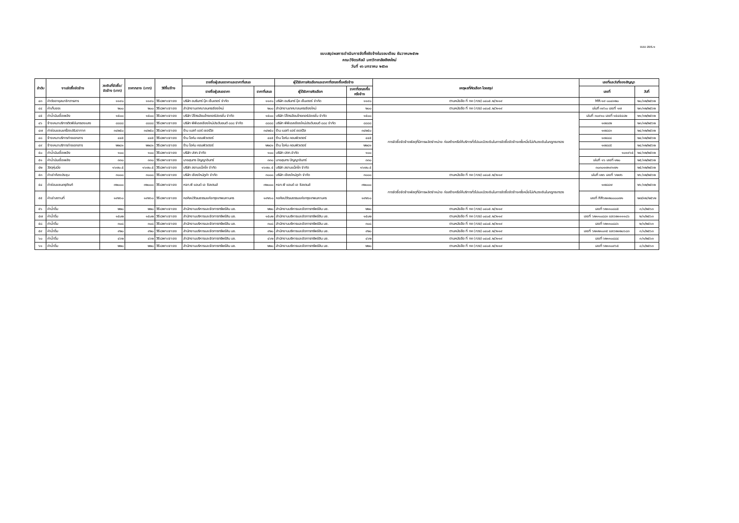แบบ สขร.๑
แบบสรุปผลการดำเนินการจัดซื้อจัดจ้างในรอบเดือน ธันวาคม๒๕๖๒
คณะวิจิตรศิลป์ มหาวิทยาลัยเชียงใหม่
วันที่ ๑๖ มกราคม ๒๕๖๓
| ลำดับ | งานจัดซื้อจัดจ้าง | วงเงินที่จัดซื้อ/ จัดจ้าง (บาท) | ราคากลาง (บาท) | วิธีซื้อ/จ้าง | รายชื่อผู้เสนอราคาและราคาที่เสนอ | | ผู้ได้รับการคัดเลือกและราคาที่ตกลงซื้อหรือจ้าง | | เหตุผลที่คัดเลือก โดยสรุป | เลขที่และวันที่ของสัญญา | |
| --- | --- | --- | --- | --- | --- | --- | --- | --- | --- | --- | --- |
| | | | | | รายชื่อผู้เสนอราคา | ราคาที่เสนอ | ผู้ได้รับการคัดเลือก | ราคาที่ตกลงซื้อ หรือจ้าง | | เลขที่ | วันที่ |
| ๔๓ | ค่าต่ออายุสมาชิกวารสาร | ๑๑๙๐ | ๑๑๙๐ | วิธีเฉพาะเจาะจง | บริษัท อมรินทร์ บุ๊ค เซ็นเตอร์ จำกัด | ๑๑๙๐ | บริษัท อมรินทร์ บุ๊ค เซ็นเตอร์ จำกัด | ๑๑๙๐ | ตามหนังสือ ที่ กค (กวจ) ๐๔๐๕.๒/ว๑๑๙ | MR-๑๙-๐๐๔๑๒๐ | ๒๐/๑๒/๒๕๖๒ |
| ๔๔ | ค่าเก็บขยะ | ๒๐๐ | ๒๐๐ | วิธีเฉพาะเจาะจง | สำนักงานเทศบาลนครเชียงใหม่ | ๒๐๐ | สำนักงานเทศบาลนครเชียงใหม่ | ๒๐๐ | ตามหนังสือ ที่ กค (กวจ) ๐๔๐๕.๒/ว๑๑๙ | เล่มที่ ๓๙๖๐ เลขที่ ๑๗ | ๒๓/๑๒/๒๕๖๒ |
| ๔๕ | ค่าน้ำมันเชื้อเพลิง | ๑๕๐๐ | ๑๕๐๐ | วิธีเฉพาะเจาะจง | บริษัท ปิโตรเลียมไทยคอร์ปอเรชั่น จำกัด | ๑๕๐๐ | บริษัท ปิโตรเลียมไทยคอร์ปอเรชั่น จำกัด | ๑๕๐๐ | การจัดซื้อจัดจ้างพัสดุที่มีการผลิตจำหน่าย ก่อสร้างหรือให้บริการทั่วไปและมีวงเงินในการจัดซื้อจัดจ้างครั้งหนึ่งไม่เกินวงเงินในกฎกระทรวง | เล่มที่ ๓๐๙๑๐ เลขที่ ๑๕๔๕๔๘๒ | ๒๑/๑๒/๒๕๖๒ |
| ๔๖ | จ้างเหมาบริการติดฟิล์มกรองแสง | ๘๘๘๘ | ๘๘๘๘ | วิธีเฉพาะเจาะจง | บริษัท พีพีเอสเชียงใหม่ประดับยนต์ ๘๘๘ จำกัด | ๘๘๘๘ | บริษัท พีพีเอสเชียงใหม่ประดับยนต์ ๘๘๘ จำกัด | ๘๘๘๘ | | ๑๗๔๔๒ | ๒๓/๑๒/๒๕๖๒ |
| ๔๗ | ค่าซ่อมแซมเครื่องปรับอากาศ | ๓๔๒๕๐ | ๓๔๒๕๐ | วิธีเฉพาะเจาะจง | ร้าน เบสท์ แอร์ เซอร์วิส | ๓๔๒๕๐ | ร้าน เบสท์ แอร์ เซอร์วิส | ๓๔๒๕๐ | | ๑๗๔๔๓ | ๒๔/๑๒/๒๕๖๒ |
| ๔๘ | จ้างเหมาบริการถ่ายเอกสาร | ๔๔๕ | ๔๔๕ | วิธีเฉพาะเจาะจง | ร้าน โอห์ม คอมพิวเตอร์ | ๔๔๕ | ร้าน โอห์ม คอมพิวเตอร์ | ๔๔๕ | | ๑๗๔๔๔ | ๒๔/๑๒/๒๕๖๒ |
| ๔๙ | จ้างเหมาบริการถ่ายเอกสาร | ๒๒๘๑ | ๒๒๘๑ | วิธีเฉพาะเจาะจง | ร้าน โอห์ม คอมพิวเตอร์ | ๒๒๘๑ | ร้าน โอห์ม คอมพิวเตอร์ | ๒๒๘๑ | | ๑๗๔๔๕ | ๒๔/๑๒/๒๕๖๒ |
| ๕๐ | ค่าน้ำมันเชื้อเพลิง | ๑๐๐ | ๑๐๐ | วิธีเฉพาะเจาะจง | บริษัท ปตท.จำกัด | ๑๐๐ | บริษัท ปตท.จำกัด | ๑๐๐ | | ๑๐๑๙๖๕ | ๒๔/๑๒/๒๕๖๒ |
| ๕๑ | ค่าน้ำมันเชื้อเพลิง | ๓๓๐ | ๓๓๐ | วิธีเฉพาะเจาะจง | นายสุนทร ปัญญาอินทร์ | ๓๓๐ | นายสุนทร ปัญญาอินทร์ | ๓๓๐ | | เล่มที่ ๑๖ เลขที่ ๑๒๐ | ๒๕/๑๒/๒๕๖๒ |
| ๕๒ | วัสดุหุ่นนิ่ง | ๑๖๗๐.๕ | ๑๖๗๐.๕ | วิธีเฉพาะเจาะจง | บริษัท สยามแม็คโค จำกัด | ๑๖๗๐.๕ | บริษัท สยามแม็คโค จำกัด | ๑๖๗๐.๕ | | ๓๐๓๐๑๗๑๙๑๗๑ | ๒๕/๑๒/๒๕๖๒ |
| ๕๓ | ค่าเช่าห้องประชุม | ๓๐๐๐ | ๓๐๐๐ | วิธีเฉพาะเจาะจง | บริษัท เชียงใหม่ภูคำ จำกัด | ๓๐๐๐ | บริษัท เชียงใหม่ภูคำ จำกัด | ๓๐๐๐ | ตามหนังสือ ที่ กค (กวจ) ๐๔๐๕.๒/ว๑๑๙ | เล่มที่ ๑๒๖ เลขที่ ๖๒๗๖ | ๒๖/๑๒/๒๕๖๒ |
| ๕๔ | ค่าซ่อมแซมครุภัณฑ์ | ๓๒๐๐๐ | ๓๒๐๐๐ | วิธีเฉพาะเจาะจง | หจก.พี แอนด์ เอ ซิสเตมส์ | ๓๒๐๐๐ | หจก.พี แอนด์ เอ ซิสเตมส์ | ๓๒๐๐๐ | การจัดซื้อจัดจ้างพัสดุที่มีการผลิตจำหน่าย ก่อสร้างหรือให้บริการทั่วไปและมีวงเงินในการจัดซื้อจัดจ้างครั้งหนึ่งไม่เกินวงเงินในกฎกระทรวง | ๑๗๔๔๗ | ๒๖/๑๒/๒๕๖๒ |
| ๕๕ | ค่าเช่าสถานที่ | ๑๙๒๖๐ | ๑๙๒๖๐ | วิธีเฉพาะเจาะจง | หอศิลปวัฒนธรรมแห่งกรุงเทพมหานคร | ๑๙๒๖๐ | หอศิลปวัฒนธรรมแห่งกรุงเทพมหานคร | ๑๙๒๖๐ | | เลขที่ RR๖๒๑๒๐๐๐๐๗๑ | ๒๗/๑๒/๒๕๖๒ |
| ๕๖ | ค่าน้ำดื่ม | ๒๒๐ | ๒๒๐ | วิธีเฉพาะเจาะจง | สำนักงานบริหารและจัดการทรัพย์สิน มช. | ๒๒๐ | สำนักงานบริหารและจัดการทรัพย์สิน มช. | ๒๒๐ | ตามหนังสือ ที่ กค (กวจ) ๐๔๐๕.๒/ว๑๑๙ | เลขที่ ๖๒๑๑๐๘๘๕ | ๓/๑/๒๕๖๓ |
| ๕๗ | ค่าน้ำดื่ม | ๑๕๐๒ | ๑๕๐๒ | วิธีเฉพาะเจาะจง | สำนักงานบริหารและจัดการทรัพย์สิน มช. | ๑๕๐๒ | สำนักงานบริหารและจัดการทรัพย์สิน มช. | ๑๕๐๒ | ตามหนังสือ ที่ กค (กวจ) ๐๔๐๕.๒/ว๑๑๙ | เลขที่ ๖๒๑๑๐๘๘๓ และ๖๒๑๑๑๑๘๖ | ๒/๑/๒๕๖๓ |
| ๕๘ | ค่าน้ำดื่ม | ๓๐๘ | ๓๐๘ | วิธีเฉพาะเจาะจง | สำนักงานบริหารและจัดการทรัพย์สิน มช. | ๓๐๘ | สำนักงานบริหารและจัดการทรัพย์สิน มช. | ๓๐๘ | ตามหนังสือ ที่ กค (กวจ) ๐๔๐๕.๒/ว๑๑๙ | เลขที่ ๖๒๑๑๐๘๘๖ | ๒/๑/๒๕๖๓ |
| ๕๙ | ค่าน้ำดื่ม | ๙๒๐ | ๙๒๐ | วิธีเฉพาะเจาะจง | สำนักงานบริหารและจัดการทรัพย์สิน มช. | ๙๒๐ | สำนักงานบริหารและจัดการทรัพย์สิน มช. | ๙๒๐ | ตามหนังสือ ที่ กค (กวจ) ๐๔๐๕.๒/ว๑๑๙ | เลขที่ ๖๒๑๒๑๐๓๕ และ๖๒๑๒๐๖๘๓ | ๓/๑/๒๕๖๓ |
| ๖๐ | ค่าน้ำดื่ม | ๔๖๒ | ๔๖๒ | วิธีเฉพาะเจาะจง | สำนักงานบริหารและจัดการทรัพย์สิน มช. | ๔๖๒ | สำนักงานบริหารและจัดการทรัพย์สิน มช. | ๔๖๒ | ตามหนังสือ ที่ กค (กวจ) ๐๔๐๕.๒/ว๑๑๙ | เลขที่ ๖๒๑๑๐๘๘๔ | ๓/๑/๒๕๖๓ |
| ๖๑ | ค่าน้ำดื่ม | ๒๒๐ | ๒๒๐ | วิธีเฉพาะเจาะจง | สำนักงานบริหารและจัดการทรัพย์สิน มช. | ๒๒๐ | สำนักงานบริหารและจัดการทรัพย์สิน มช. | ๒๒๐ | ตามหนังสือ ที่ กค (กวจ) ๐๔๐๕.๒/ว๑๑๙ | เลขที่ ๖๒๑๑๐๙๖๕ | ๘/๑/๒๕๖๓ |